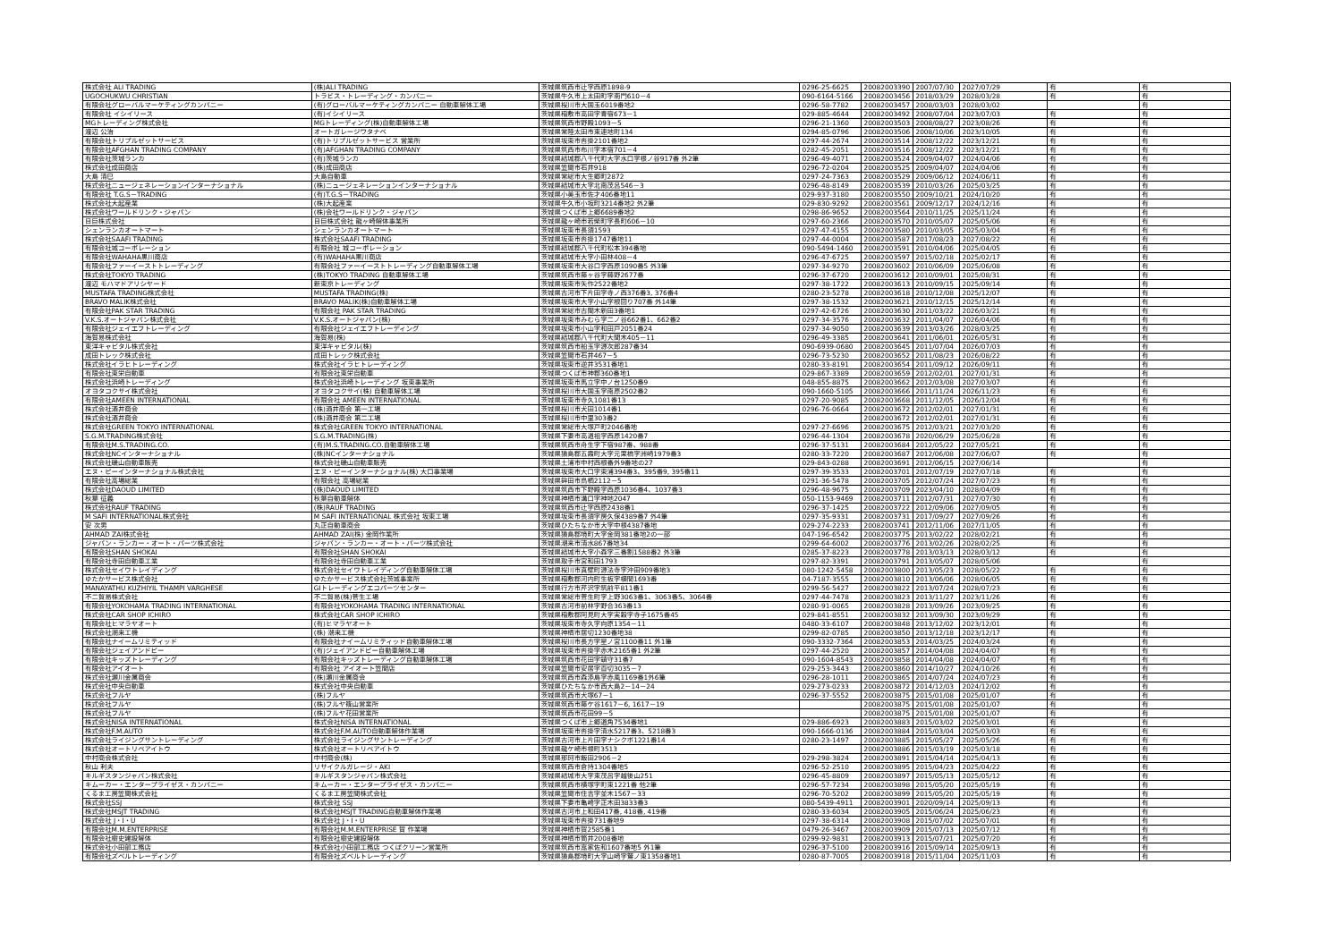| 株式会社 ALI TRADING | (株)ALI TRADING | 茨城県筑西市辻字西原1898-9 | 0296-25-6625 | 20082003390 | 2007/07/30 | 2027/07/29 | 有 | 有 |
| UGOCHUKWU CHRISTIAN | トラビス・トレーディング・カンパニー | 茨城県牛久市上太田町字南門610－4 | 090-6164-5166 | 20082003456 | 2018/03/29 | 2028/03/28 | 有 | 有 |
| 有限会社グローバルマーケティングカンパニー | (有)グローバルマーケティングカンパニー 自動車解体工場 | 茨城県桜川市大国玉6019番地2 | 0296-58-7782 | 20082003457 | 2008/03/03 | 2028/03/02 | | 有 |
| 有限会社 イシイリース | (有)イシイリース | 茨城県稲敷市高田字青宿673－1 | 029-885-4644 | 20082003492 | 2008/07/04 | 2023/07/03 | 有 | 有 |
| MGトレーディング株式会社 | MGトレーディング(株)自動車解体工場 | 茨城県筑西市野殿1093－5 | 0296-21-1360 | 20082003503 | 2008/08/27 | 2023/08/26 | 有 | 有 |
| 渡辺 公治 | オートガレージワタナベ | 茨城県常陸太田市東連地町134 | 0294-85-0796 | 20082003506 | 2008/10/06 | 2023/10/05 | 有 | 有 |
| 有限会社トリプルゼットサービス | (有)トリプルゼットサービス 営業所 | 茨城県坂東市沓掛2101番地2 | 0297-44-2674 | 20082003514 | 2008/12/22 | 2023/12/21 | 有 | 有 |
| 有限会社AFGHAN TRADING COMPANY | (有)AFGHAN TRADING COMPANY | 茨城県筑西市布川字本宿701－4 | 0282-45-2051 | 20082003516 | 2008/12/22 | 2023/12/21 | 有 | 有 |
| 有限会社茨城ランカ | (有)茨城ランカ | 茨城県結城郡八千代町大字水口字根ノ谷917番 外2筆 | 0296-49-4071 | 20082003524 | 2009/04/07 | 2024/04/06 | 有 | 有 |
| 株式会社成田商店 | (株)成田商店 | 茨城県笠間市石井918 | 0296-72-0204 | 20082003525 | 2009/04/07 | 2024/04/06 | 有 | 有 |
| 大島 清巳 | 大島自動車 | 茨城県常総市大生郷町2872 | 0297-24-7363 | 20082003529 | 2009/06/12 | 2024/06/11 | 有 | 有 |
| 株式会社ニュージェネレーションインターナショナル | (株)ニュージェネレーションインターナショナル | 茨城県結城市大字北南茂呂546－3 | 0296-48-8149 | 20082003539 | 2010/03/26 | 2025/03/25 | 有 | 有 |
| 有限会社 T.G.S－TRADING | (有)T.G.S－TRADING | 茨城県小美玉市佐才406番地11 | 029-937-3180 | 20082003550 | 2009/10/21 | 2024/10/20 | 有 | 有 |
| 株式会社大起産業 | (株)大起産業 | 茨城県牛久市小坂町3214番地2 外2筆 | 029-830-9292 | 20082003561 | 2009/12/17 | 2024/12/16 | 有 | 有 |
| 株式会社ワールドリンク・ジャパン | (株)会社ワールドリンク・ジャパン | 茨城県つくば市上郷6689番地2 | 0298-86-9652 | 20082003564 | 2010/11/25 | 2025/11/24 | 有 | 有 |
| 日巨株式会社 | 日巨株式会社 龍ヶ崎解体事業所 | 茨城県龍ヶ崎市若柴町字長町606－10 | 0297-60-2366 | 20082003570 | 2010/05/07 | 2025/05/06 | 有 | 有 |
| シェンランカオートマート | シェンランカオートマート | 茨城県坂東市長須1593 | 0297-47-4155 | 20082003580 | 2010/03/05 | 2025/03/04 | 有 | 有 |
| 株式会社SAAFI TRADING | 株式会社SAAFI TRADING | 茨城県坂東市沓掛1747番地11 | 0297-44-0004 | 20082003587 | 2017/08/23 | 2027/08/22 | 有 | 有 |
| 有限会社城コーポレーション | 有限会社 城コーポレーション | 茨城県結城郡八千代町松本394番地 | 090-5494-1460 | 20082003591 | 2010/04/06 | 2025/04/05 | 有 | 有 |
| 有限会社WAHAHA黒川商店 | (有)WAHAHA黒川商店 | 茨城県結城市大字小田林408－4 | 0296-47-6725 | 20082003597 | 2015/02/18 | 2025/02/17 | 有 | 有 |
| 有限会社ファーイーストトレーディング | 有限会社ファーイーストトレーディング自動車解体工場 | 茨城県坂東市大谷口字西原1090番5 外3筆 | 0297-34-9270 | 20082003602 | 2010/06/09 | 2025/06/08 | 有 | 有 |
| 株式会社TOKYO TRADING | (株)TOKYO TRADING 自動車解体工場 | 茨城県筑西市藤ヶ谷字藤野2677番 | 0296-37-6720 | 20082003612 | 2010/09/01 | 2025/08/31 | 有 | 有 |
| 渡辺 モハマドアリシヤード | 新東京トレーディング | 茨城県坂東市矢作2522番地2 | 0297-38-1722 | 20082003613 | 2010/09/15 | 2025/09/14 | 有 | 有 |
| MUSTAFA TRADING株式会社 | MUSTAFA TRADING(株) | 茨城県古河市下片田字寺ノ西376番3, 376番4 | 0280-23-5278 | 20082003618 | 2010/12/08 | 2025/12/07 | 有 | 有 |
| BRAVO MALIK株式会社 | BRAVO MALIK(株)自動車解体工場 | 茨城県坂東市大字小山字根回り707番 外14筆 | 0297-38-1532 | 20082003621 | 2010/12/15 | 2025/12/14 | 有 | 有 |
| 有限会社PAK STAR TRADING | 有限会社 PAK STAR TRADING | 茨城県常総市古間木新田3番地1 | 0297-42-6726 | 20082003630 | 2011/03/22 | 2026/03/21 | 有 | 有 |
| V.K.S.オートジャパン株式会社 | V.K.S.オートジャパン(株) | 茨城県坂東市みむら字二ノ谷662番1、662番2 | 0297-34-3576 | 20082003632 | 2011/04/07 | 2026/04/06 | 有 | 有 |
| 有限会社ジェイエフトレーディング | 有限会社ジェイエフトレーディング | 茨城県坂東市小山字和田戸2051番24 | 0297-34-9050 | 20082003639 | 2013/03/26 | 2028/03/25 | 有 | 有 |
| 海賀易株式会社 | 海賀易(株) | 茨城県結城郡八千代町大間木405－11 | 0296-49-3385 | 20082003641 | 2011/06/01 | 2026/05/31 | 有 | 有 |
| 東洋キャピタル株式会社 | 東洋キャピタル(株) | 茨城県筑西市船玉字源次郎287番34 | 090-6939-0680 | 20082003645 | 2011/07/04 | 2026/07/03 | 有 | 有 |
| 成田トレック株式会社 | 成田トレック株式会社 | 茨城県笠間市石井467－5 | 0296-73-5230 | 20082003652 | 2011/08/23 | 2026/08/22 | 有 | 有 |
| 株式会社イラヒトレーディング | 株式会社イラヒトレーディング | 茨城県坂東市逆井3531番地1 | 0280-33-8191 | 20082003654 | 2011/09/12 | 2026/09/11 | 有 | 有 |
| 有限会社東栄自動車 | 有限会社東栄自動車 | 茨城県つくば市神郡360番地1 | 029-867-3389 | 20082003659 | 2012/02/01 | 2027/01/31 | 有 | 有 |
| 株式会社浜崎トレーディング | 株式会社浜崎トレーディング 坂東事業所 | 茨城県坂東市馬立字中ノ台1250番9 | 048-855-8875 | 20082003662 | 2012/03/08 | 2027/03/07 | 有 | 有 |
| オヨタコクサイ株式会社 | オヨタコクサイ(株) 自動車解体工場 | 茨城県桜川市大国玉字南原2502番2 | 090-1660-5105 | 20082003666 | 2011/11/24 | 2026/11/23 | 有 | 有 |
| 有限会社AMEEN INTERNATIONAL | 有限会社 AMEEN INTERNATIONAL | 茨城県坂東市寺久1081番13 | 0297-20-9085 | 20082003668 | 2011/12/05 | 2026/12/04 | 有 | 有 |
| 株式会社酒井商会 | (株)酒井商会 第一工場 | 茨城県桜川市犬田1014番1 | 0296-76-0664 | 20082003672 | 2012/02/01 | 2027/01/31 | 有 | 有 |
| 株式会社酒井商会 | (株)酒井商会 第二工場 | 茨城県桜川市中里303番2 | | 20082003672 | 2012/02/01 | 2027/01/31 | 有 | 有 |
| 株式会社GREEN TOKYO INTERNATIONAL | 株式会社GREEN TOKYO INTERNATIONAL | 茨城県常総市大塚戸町2046番地 | 0297-27-6696 | 20082003675 | 2012/03/21 | 2027/03/20 | 有 | 有 |
| S.G.M.TRADING株式会社 | S.G.M.TRADING(株) | 茨城県下妻市高道祖字西原1420番7 | 0296-44-1304 | 20082003678 | 2020/06/29 | 2025/06/28 | 有 | 有 |
| 有限会社M.S.TRADING.CO. | (有)M.S.TRADING.CO.自動車解体工場 | 茨城県筑西市舟生字下宿987番、988番 | 0296-37-5131 | 20082003684 | 2012/05/22 | 2027/05/21 | 有 | 有 |
| 株式会社NCインターナショナル | (株)NCインターナショナル | 茨城県猿島郡五霞町大字元栗橋字洲崎1979番3 | 0280-33-7220 | 20082003687 | 2012/06/08 | 2027/06/07 | 有 | 有 |
| 株式会社磯山自動車販売 | 株式会社磯山自動車販売 | 茨城県土浦市中村西根番外9番地の27 | 029-843-0288 | 20082003691 | 2012/06/15 | 2027/06/14 | | 有 |
| エヌ・ピーインターナショナル株式会社 | エヌ・ピーインターナショナル(株) 大口事業場 | 茨城県坂東市大口字東浦394番3、395番9, 395番11 | 0297-39-3533 | 20082003701 | 2012/07/19 | 2027/07/18 | 有 | 有 |
| 有限会社高場総業 | 有限会社 高場総業 | 茨城県鉾田市鳥栖2112－5 | 0291-36-5478 | 20082003705 | 2012/07/24 | 2027/07/23 | 有 | 有 |
| 株式会社DAOUD LIMITED | (株)DAOUD LIMITED | 茨城県筑西市下野殿字西原1036番4、1037番3 | 0296-48-9675 | 20082003709 | 2023/04/10 | 2028/04/09 | 有 | 有 |
| 秋葉 征義 | 秋葉自動車解体 | 茨城県神栖市溝口字神地2047 | 050-1153-9469 | 20082003711 | 2012/07/31 | 2027/07/30 | 有 | 有 |
| 株式会社RAUF TRADING | (株)RAUF TRADING | 茨城県筑西市辻字西原2438番1 | 0296-37-1425 | 20082003722 | 2012/09/06 | 2027/09/05 | 有 | 有 |
| M SAFI INTERNATIONAL株式会社 | M SAFI INTERNATIONAL 株式会社 坂東工場 | 茨城県坂東市長須字房久保4389番7 外4筆 | 0297-35-9331 | 20082003731 | 2017/09/27 | 2027/09/26 | 有 | 有 |
| 安 次男 | 丸正自動車商会 | 茨城県ひたちなか市大字中根4387番地 | 029-274-2233 | 20082003741 | 2012/11/06 | 2027/11/05 | 有 | 有 |
| AHMAD ZAI株式会社 | AHMAD ZAI(株) 金岡作業所 | 茨城県猿島郡境町大字金岡381番地2の一部 | 047-196-6542 | 20082003775 | 2013/02/22 | 2028/02/21 | 有 | 有 |
| ジャパン・ランカー・オート・パーツ株式会社 | ジャパン・ランカー・オート・パーツ株式会社 | 茨城県潮来市清水867番地34 | 0299-64-6002 | 20082003776 | 2013/02/26 | 2028/02/25 | 有 | 有 |
| 有限会社SHAN SHOKAI | 有限会社SHAN SHOKAI | 茨城県結城市大字小森字三番割1588番2 外3筆 | 0285-37-8223 | 20082003778 | 2013/03/13 | 2028/03/12 | 有 | 有 |
| 有限会社寺田自動車工業 | 有限会社寺田自動車工業 | 茨城県取手市宮和田1793 | 0297-82-3391 | 20082003791 | 2013/05/07 | 2028/05/06 | | 有 |
| 株式会社セイワトレイディング | 株式会社セイワトレイディング自動車解体工場 | 茨城県桜川市真壁町源法寺字沖田909番地3 | 080-1242-5458 | 20082003800 | 2013/05/23 | 2028/05/22 | 有 | 有 |
| ゆたかサービス株式会社 | ゆたかサービス株式会社茨城事業所 | 茨城県稲敷郡河内町生板字横間1693番 | 04-7187-3555 | 20082003810 | 2013/06/06 | 2028/06/05 | 有 | 有 |
| MANAYATHU KUZHIYIL THAMPI VARGHESE | GIトレーディングエコパーツセンター | 茨城県行方市芹沢字筑前平811番1 | 0299-56-5427 | 20082003822 | 2013/07/24 | 2028/07/23 | 有 | 有 |
| 不二貿易株式会社 | 不二貿易(株)菅生工場 | 茨城県常総市菅生町字上野3063番1、3063番5、3064番 | 0297-44-7478 | 20082003823 | 2013/11/27 | 2023/11/26 | 有 | 有 |
| 有限会社YOKOHAMA TRADING INTERNATIONAL | 有限会社YOKOHAMA TRADING INTERNATIONAL | 茨城県古河市前林字野合363番13 | 0280-91-0065 | 20082003828 | 2013/09/26 | 2023/09/25 | 有 | 有 |
| 株式会社CAR SHOP ICHIRO | 株式会社CAR SHOP ICHIRO | 茨城県稲敷郡阿見町大字実穀字寺子1675番45 | 029-841-8551 | 20082003832 | 2013/09/30 | 2023/09/29 | 有 | 有 |
| 有限会社ヒマラヤオート | (有)ヒマラヤオート | 茨城県坂東市寺久字向原1354－11 | 0480-33-6107 | 20082003848 | 2013/12/02 | 2023/12/01 | 有 | 有 |
| 株式会社潮来工機 | (株) 潮来工機 | 茨城県神栖市居切1230番地38 | 0299-82-0785 | 20082003850 | 2013/12/18 | 2023/12/17 | 有 | 有 |
| 有限会社ナイームリミティッド | 有限会社ナイームリミティッド自動車解体工場 | 茨城県桜川市長方字星ノ宮1100番11 外1筆 | 090-3332-7364 | 20082003853 | 2014/03/25 | 2024/03/24 | 有 | 有 |
| 有限会社ジェイアンドピー | (有)ジェイアンドピー自動車解体工場 | 茨城県坂東市沓掛字赤木2165番1 外2筆 | 0297-44-2520 | 20082003857 | 2014/04/08 | 2024/04/07 | 有 | 有 |
| 有限会社キッズトレーディング | 有限会社キッズトレーディング自動車解体工場 | 茨城県筑西市花田字鎮守31番7 | 090-1604-8543 | 20082003858 | 2014/04/08 | 2024/04/07 | 有 | 有 |
| 有限会社アイオート | 有限会社 アイオート笠間店 | 茨城県笠間市安居字百切3035－7 | 029-253-3443 | 20082003860 | 2014/10/27 | 2024/10/26 | 有 | 有 |
| 株式会社瀬川金属商会 | (株)瀬川金属商会 | 茨城県筑西市森添島字赤風1169番1外6筆 | 0296-28-1011 | 20082003865 | 2014/07/24 | 2024/07/23 | 有 | 有 |
| 株式会社中央自動車 | 株式会社中央自動車 | 茨城県ひたちなか市西大島2－14－24 | 029-273-0233 | 20082003872 | 2014/12/03 | 2024/12/02 | 有 | 有 |
| 株式会社フルヤ | (株)フルヤ | 茨城県筑西市犬塚67－1 | 0296-37-5552 | 20082003875 | 2015/01/08 | 2025/01/07 | 有 | 有 |
| 株式会社フルヤ | (株)フルヤ篠山営業所 | 茨城県筑西市藤ケ谷1617－6, 1617－19 | | 20082003875 | 2015/01/08 | 2025/01/07 | 有 | 有 |
| 株式会社フルヤ | (株)フルヤ花田営業所 | 茨城県筑西市花田99－5 | | 20082003875 | 2015/01/08 | 2025/01/07 | 有 | 有 |
| 株式会社NISA INTERNATIONAL | 株式会社NISA INTERNATIONAL | 茨城県つくば市上郷道角7534番地1 | 029-886-6923 | 20082003883 | 2015/03/02 | 2025/03/01 | 有 | 有 |
| 株式会社F.M.AUTO | 株式会社F.M.AUTO自動車解体作業場 | 茨城県坂東市沓掛字清水5217番3、5218番3 | 090-1666-0136 | 20082003884 | 2015/03/04 | 2025/03/03 | 有 | 有 |
| 株式会社ライジングサントレーディング | 株式会社ライジングサントレーディング | 茨城県古河市上片田字ナシクボ1221番14 | 0280-23-1497 | 20082003885 | 2015/05/27 | 2025/05/26 | 有 | 有 |
| 株式会社オートリペアイトウ | 株式会社オートリペアイトウ | 茨城県龍ケ崎市根町3513 | | 20082003886 | 2015/03/19 | 2025/03/18 | 有 | 有 |
| 中村商会株式会社 | 中村商会(株) | 茨城県那珂市飯田2906－2 | 029-298-3824 | 20082003891 | 2015/04/14 | 2025/04/13 | 有 | 有 |
| 秋山 利夫 | リサイクルガレージ・AKI | 茨城県筑西市倉持1304番地5 | 0296-52-2510 | 20082003895 | 2015/04/23 | 2025/04/22 | 有 | 有 |
| キルギスタンジャパン株式会社 | キルギスタンジャパン株式会社 | 茨城県結城市大字東茂呂字越後山251 | 0296-45-8809 | 20082003897 | 2015/05/13 | 2025/05/12 | 有 | 有 |
| キムーカー・エンタープライゼス・カンパニー | キムーカー・エンタープライゼス・カンパニー | 茨城県筑西市横塚字町東1221番 他2筆 | 0296-57-7234 | 20082003898 | 2015/05/20 | 2025/05/19 | 有 | 有 |
| くるま工房笠間株式会社 | くるま工房笠間株式会社 | 茨城県笠間市住吉字並木1567－33 | 0296-70-5202 | 20082003899 | 2015/05/20 | 2025/05/19 | 有 | 有 |
| 株式会社SSJ | 株式会社 SSJ | 茨城県下妻市亀崎字正木田3833番3 | 080-5439-4911 | 20082003901 | 2020/09/14 | 2025/09/13 | 有 | 有 |
| 株式会社MSJT TRADING | 株式会社MSJT TRADING自動車解体作業場 | 茨城県古河市上和田417番, 418番, 419番 | 0280-33-6034 | 20082003905 | 2015/06/24 | 2025/06/23 | 有 | 有 |
| 株式会社 J・I・U | 株式会社 J・I・U | 茨城県坂東市沓掛731番地9 | 0297-38-6314 | 20082003908 | 2015/07/02 | 2025/07/01 | 有 | 有 |
| 有限会社M.M.ENTERPRISE | 有限会社M.M.ENTERPRISE 賀 作業場 | 茨城県神栖市賀2585番1 | 0479-26-3467 | 20082003909 | 2015/07/13 | 2025/07/12 | 有 | 有 |
| 有限会社樹史建設解体 | 有限会社樹史建設解体 | 茨城県神栖市筒井2008番地 | 0299-92-9831 | 20082003913 | 2015/07/21 | 2025/07/20 | 有 | 有 |
| 株式会社小田部工務店 | 株式会社小田部工務店 つくばクリーン営業所 | 茨城県筑西市嘉家佐和1607番地5 外1筆 | 0296-37-5100 | 20082003916 | 2015/09/14 | 2025/09/13 | 有 | 有 |
| 有限会社ズベルトレーディング | 有限会社ズベルトレーディング | 茨城県猿島郡境町大字山崎字鷲ノ東1358番地1 | 0280-87-7005 | 20082003918 | 2015/11/04 | 2025/11/03 | 有 | 有 |